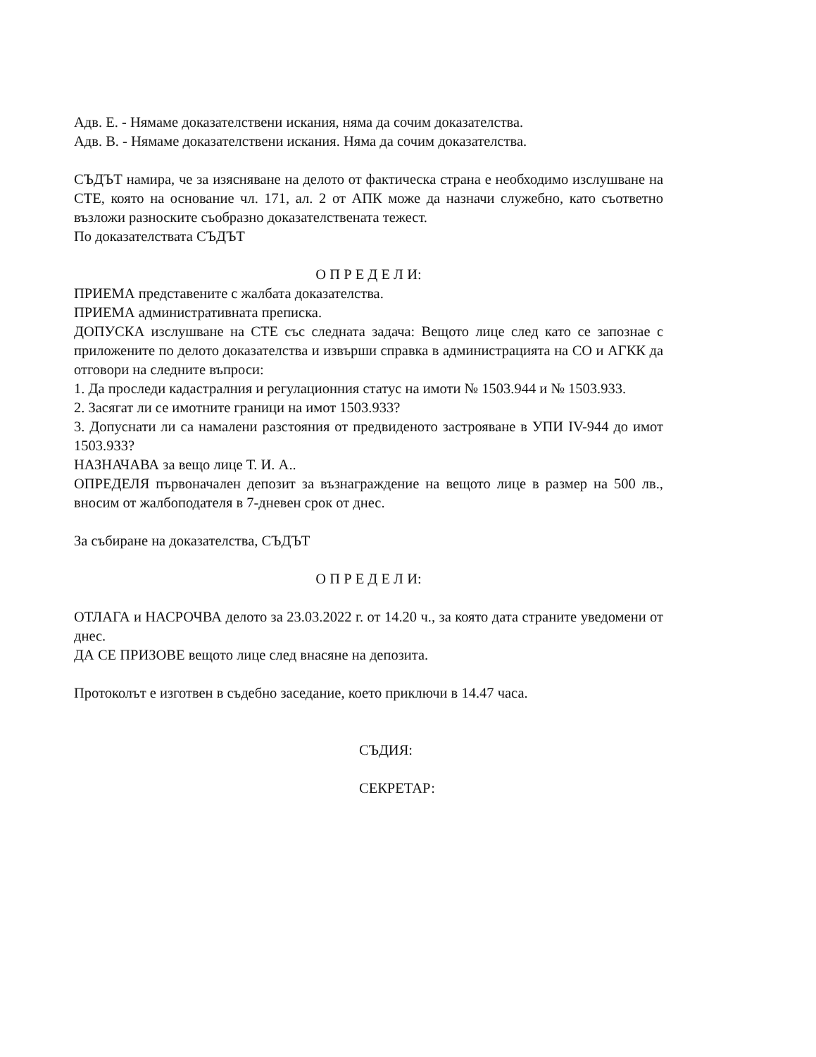Адв. Е. - Нямаме доказателствени искания, няма да сочим доказателства.
Адв. В. - Нямаме доказателствени искания. Няма да сочим доказателства.
СЪДЪТ намира, че за изясняване на делото от фактическа страна е необходимо изслушване на СТЕ, която на основание чл. 171, ал. 2 от АПК може да назначи служебно, като съответно възложи разноските съобразно доказателствената тежест.
По доказателствата СЪДЪТ
О П Р Е Д Е Л И:
ПРИЕМА представените с жалбата доказателства.
ПРИЕМА административната преписка.
ДОПУСКА изслушване на СТЕ със следната задача: Вещото лице след като се запознае с приложените по делото доказателства и извърши справка в администрацията на СО и АГКК да отговори на следните въпроси:
1. Да проследи кадастралния и регулационния статус на имоти № 1503.944 и № 1503.933.
2. Засягат ли се имотните граници на имот 1503.933?
3. Допуснати ли са намалени разстояния от предвиденото застрояване в УПИ IV-944 до имот 1503.933?
НАЗНАЧАВА за вещо лице Т. И. А..
ОПРЕДЕЛЯ първоначален депозит за възнаграждение на вещото лице в размер на 500 лв., вносим от жалбоподателя в 7-дневен срок от днес.
За събиране на доказателства, СЪДЪТ
О П Р Е Д Е Л И:
ОТЛАГА и НАСРОЧВА делото за 23.03.2022 г. от 14.20 ч., за която дата страните уведомени от днес.
ДА СЕ ПРИЗОВЕ вещото лице след внасяне на депозита.
Протоколът е изготвен в съдебно заседание, което приключи в 14.47 часа.
СЪДИЯ:
СЕКРЕТАР: